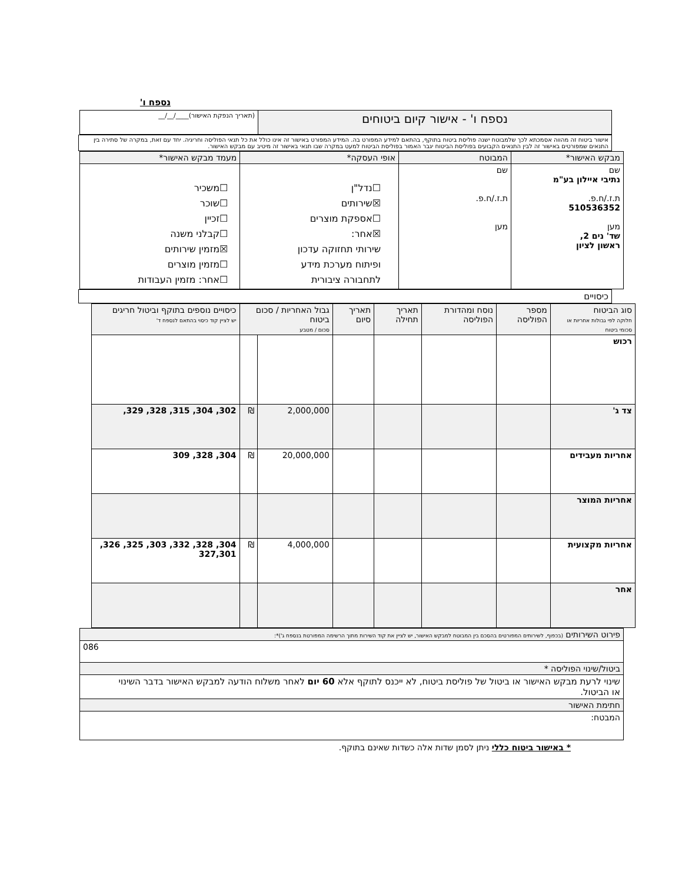נספח ו'
| נספח ו' - אישור קיום ביטוחים | (תאריך הנפקת האישור)____/__/__ |
אישור ביטוח זה מהווה אסמכתא לכך שלמבוטח ישנה פוליסת ביטוח בתוקף, בהתאם למידע המפורט בה. המידע המפורט באישור זה אינו כולל את כל תנאי הפוליסה וחריגיה. יחד עם זאת, במקרה של סתירה בין התנאים שמפורטים באישור זה לבין התנאים הקבועים בפוליסת הביטוח יגבר האמור בפוליסת הביטוח למעט במקרה שבו תנאי באישור זה מיטיב עם מבקש האישור.
| מבקש האישור* | המבוטח | אופי העסקה* | מעמד מבקש האישור* |
| --- | --- | --- | --- |
| שם נתיבי איילון בע"מ ת.ז./ח.פ. 510536352 מען שד' נים 2, ראשון לציון | שם ת.ז./ח.פ. מען | ☐נדל"ן ☒שירותים ☐אספקת מוצרים ☒אחר: שירותי תחזוקה עדכון ופיתוח מערכת מידע לתחבורה ציבורית | ☐משכיר ☐שוכר ☐זכיין ☐קבלני משנה ☒מזמין שירותים ☐מזמין מוצרים ☐אחר: מזמין העבודות |
כיסויים
| סוג הביטוח חלוקה לפי גבולות אחריות או סכומי ביטוח | מספר הפוליסה | נוסח ומהדורת הפוליסה | תאריך תחילה | תאריך סיום | גבול האחריות / סכום ביטוח סכום / מטבע | | כיסויים נוספים בתוקף וביטול חריגים יש לציין קוד כיסוי בהתאם לנספח ד' |
| --- | --- | --- | --- | --- | --- | --- | --- |
| רכוש | | | | | | | |
| צד ג' | | | | | 2,000,000 | ₪ | 302, 304, 315, 328, 329, |
| אחריות מעבידים | | | | | 20,000,000 | ₪ | 304, 328, 309 |
| אחריות המוצר | | | | | | | |
| אחריות מקצועית | | | | | 4,000,000 | ₪ | 304, 328, 332, 303, 325, 326, 327,301 |
| אחר | | | | | | | |
| פירוט השירותים (בכפוף, לשירותים המפורטים בהסכם בין המבוטח למבקש האישור, יש לציין את קוד השירות מתוך הרשימה המפורטת בנספח ג')*: |
| 086 |
| ביטול/שינוי הפוליסה * |
| שינוי לרעת מבקש האישור או ביטול של פוליסת ביטוח, לא ייכנס לתוקף אלא 60 יום לאחר משלוח הודעה למבקש האישור בדבר השינוי או הביטול. |
| חתימת האישור |
| המבטח: |
* באישור ביטוח כללי ניתן לסמן שדות אלה כשדות שאינם בתוקף.